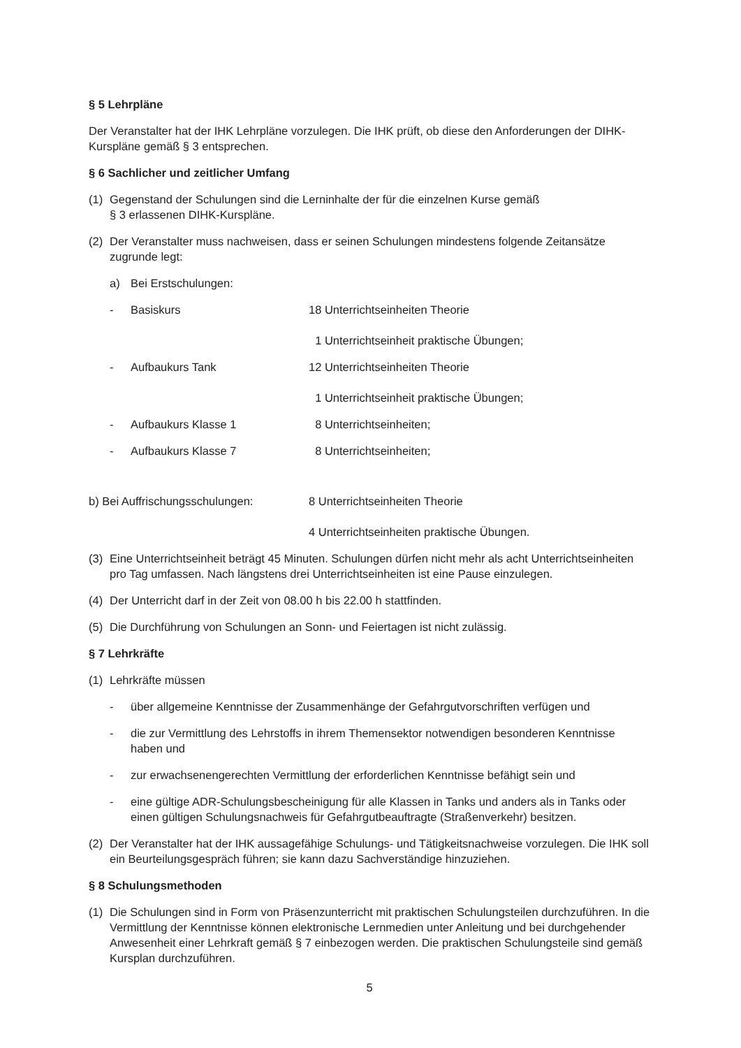§ 5 Lehrpläne
Der Veranstalter hat der IHK Lehrpläne vorzulegen. Die IHK prüft, ob diese den Anforderungen der DIHK-Kurspläne gemäß § 3 entsprechen.
§ 6 Sachlicher und zeitlicher Umfang
(1) Gegenstand der Schulungen sind die Lerninhalte der für die einzelnen Kurse gemäß
§ 3 erlassenen DIHK-Kurspläne.
(2) Der Veranstalter muss nachweisen, dass er seinen Schulungen mindestens folgende Zeitansätze zugrunde legt:
a) Bei Erstschulungen:
- Basiskurs 18 Unterrichtseinheiten Theorie
1 Unterrichtseinheit praktische Übungen;
- Aufbaukurs Tank 12 Unterrichtseinheiten Theorie
1 Unterrichtseinheit praktische Übungen;
- Aufbaukurs Klasse 1 8 Unterrichtseinheiten;
- Aufbaukurs Klasse 7 8 Unterrichtseinheiten;
b) Bei Auffrischungsschulungen: 8 Unterrichtseinheiten Theorie
4 Unterrichtseinheiten praktische Übungen.
(3) Eine Unterrichtseinheit beträgt 45 Minuten. Schulungen dürfen nicht mehr als acht Unterrichtseinheiten pro Tag umfassen. Nach längstens drei Unterrichtseinheiten ist eine Pause einzulegen.
(4) Der Unterricht darf in der Zeit von 08.00 h bis 22.00 h stattfinden.
(5) Die Durchführung von Schulungen an Sonn- und Feiertagen ist nicht zulässig.
§ 7 Lehrkräfte
(1) Lehrkräfte müssen
- über allgemeine Kenntnisse der Zusammenhänge der Gefahrgutvorschriften verfügen und
- die zur Vermittlung des Lehrstoffs in ihrem Themensektor notwendigen besonderen Kenntnisse haben und
- zur erwachsenengerechten Vermittlung der erforderlichen Kenntnisse befähigt sein und
- eine gültige ADR-Schulungsbescheinigung für alle Klassen in Tanks und anders als in Tanks oder einen gültigen Schulungsnachweis für Gefahrgutbeauftragte (Straßenverkehr) besitzen.
(2) Der Veranstalter hat der IHK aussagefähige Schulungs- und Tätigkeitsnachweise vorzulegen. Die IHK soll ein Beurteilungsgespräch führen; sie kann dazu Sachverständige hinzuziehen.
§ 8 Schulungsmethoden
(1) Die Schulungen sind in Form von Präsenzunterricht mit praktischen Schulungsteilen durchzuführen. In die Vermittlung der Kenntnisse können elektronische Lernmedien unter Anleitung und bei durchgehender Anwesenheit einer Lehrkraft gemäß § 7 einbezogen werden. Die praktischen Schulungsteile sind gemäß Kursplan durchzuführen.
5